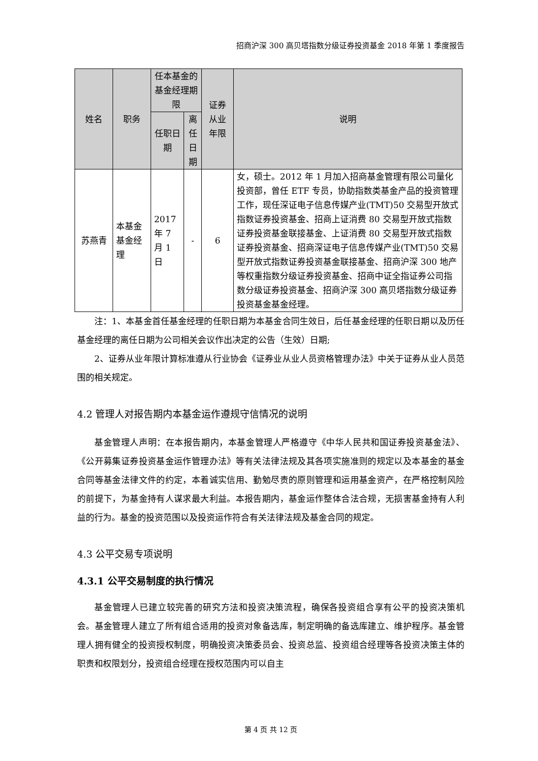招商沪深 300 高贝塔指数分级证券投资基金 2018 年第 1 季度报告
| 姓名 | 职务 | 任本基金的基金经理期限 | | 证券从业年限 | 说明 |
| --- | --- | --- | --- | --- | --- |
| | | 任职日期 | 离任日期 | | |
| 苏燕青 | 本基金基金经理 | 2017 年 7 月 1 日 | - | 6 | 女，硕士。2012 年 1 月加入招商基金管理有限公司量化投资部，曾任 ETF 专员，协助指数类基金产品的投资管理工作，现任深证电子信息传媒产业(TMT)50 交易型开放式指数证券投资基金、招商上证消费 80 交易型开放式指数证券投资基金联接基金、上证消费 80 交易型开放式指数证券投资基金、招商深证电子信息传媒产业(TMT)50 交易型开放式指数证券投资基金联接基金、招商沪深 300 地产等权重指数分级证券投资基金、招商中证全指证券公司指数分级证券投资基金、招商沪深 300 高贝塔指数分级证券投资基金基金经理。 |
注：1、本基金首任基金经理的任职日期为本基金合同生效日，后任基金经理的任职日期以及历任基金经理的离任日期为公司相关会议作出决定的公告（生效）日期;
2、证券从业年限计算标准遵从行业协会《证券业从业人员资格管理办法》中关于证券从业人员范围的相关规定。
4.2 管理人对报告期内本基金运作遵规守信情况的说明
基金管理人声明：在本报告期内，本基金管理人严格遵守《中华人民共和国证券投资基金法》、《公开募集证券投资基金运作管理办法》等有关法律法规及其各项实施准则的规定以及本基金的基金合同等基金法律文件的约定，本着诚实信用、勤勉尽责的原则管理和运用基金资产，在严格控制风险的前提下，为基金持有人谋求最大利益。本报告期内，基金运作整体合法合规，无损害基金持有人利益的行为。基金的投资范围以及投资运作符合有关法律法规及基金合同的规定。
4.3 公平交易专项说明
4.3.1 公平交易制度的执行情况
基金管理人已建立较完善的研究方法和投资决策流程，确保各投资组合享有公平的投资决策机会。基金管理人建立了所有组合适用的投资对象备选库，制定明确的备选库建立、维护程序。基金管理人拥有健全的投资授权制度，明确投资决策委员会、投资总监、投资组合经理等各投资决策主体的职责和权限划分，投资组合经理在授权范围内可以自主
第 4 页 共 12 页